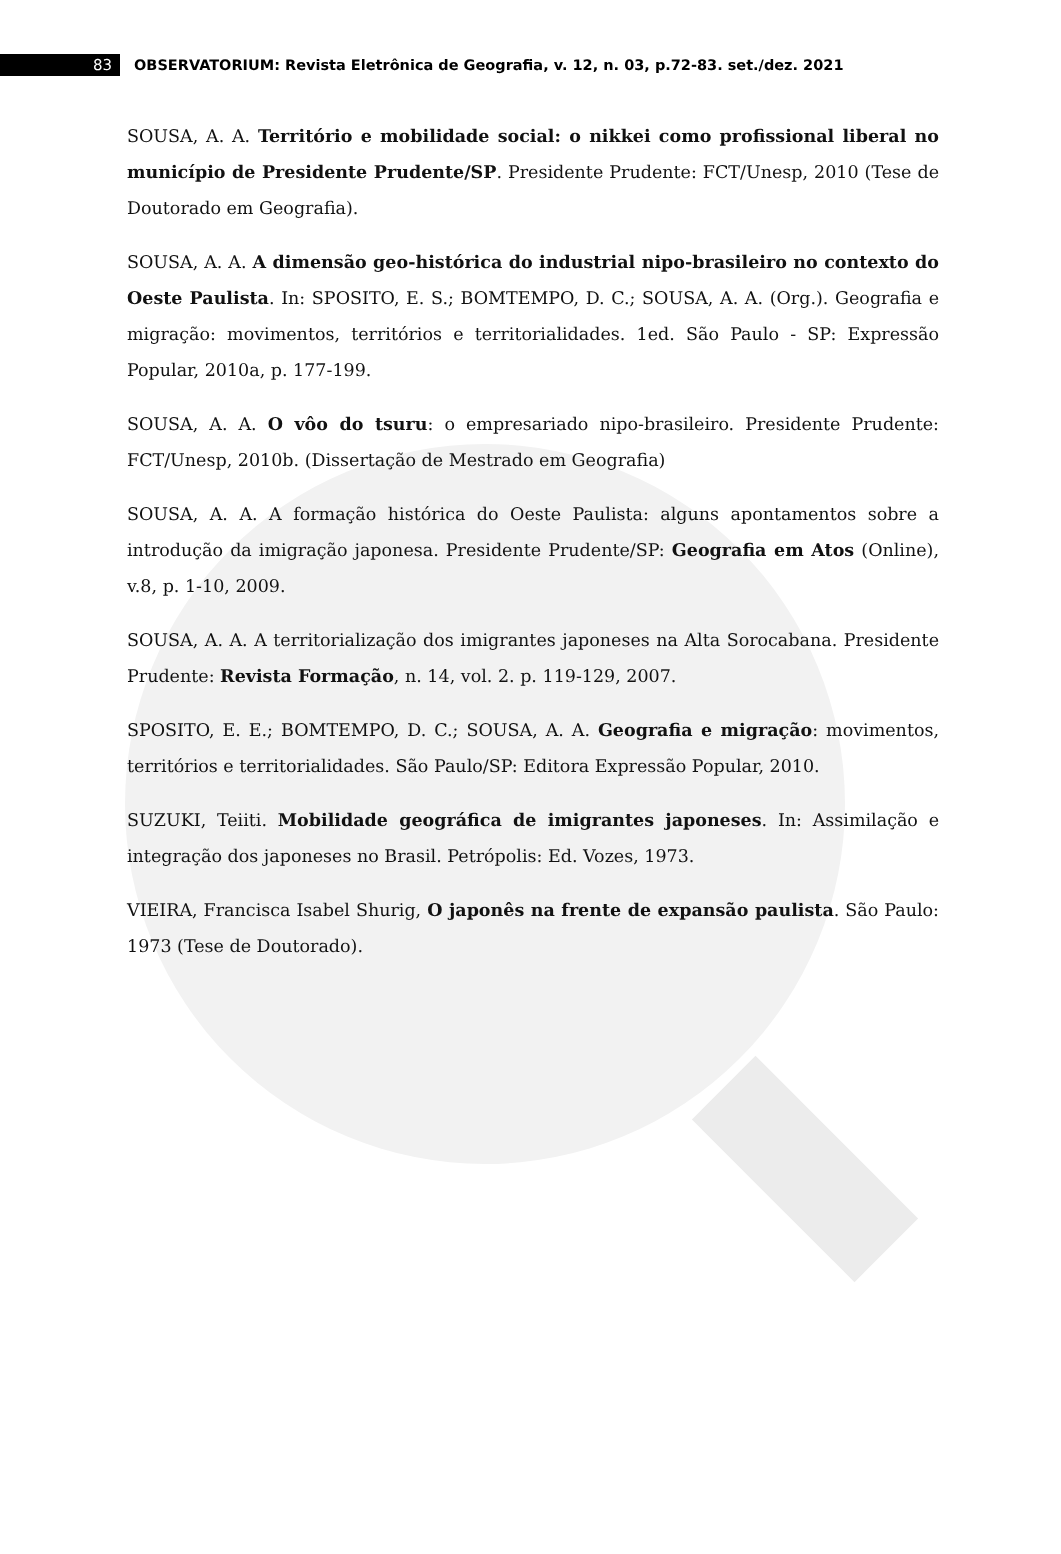83
OBSERVATORIUM: Revista Eletrônica de Geografia, v. 12, n. 03, p.72-83. set./dez. 2021
SOUSA, A. A. Território e mobilidade social: o nikkei como profissional liberal no município de Presidente Prudente/SP. Presidente Prudente: FCT/Unesp, 2010 (Tese de Doutorado em Geografia).
SOUSA, A. A. A dimensão geo-histórica do industrial nipo-brasileiro no contexto do Oeste Paulista. In: SPOSITO, E. S.; BOMTEMPO, D. C.; SOUSA, A. A. (Org.). Geografia e migração: movimentos, territórios e territorialidades. 1ed. São Paulo - SP: Expressão Popular, 2010a, p. 177-199.
SOUSA, A. A. O vôo do tsuru: o empresariado nipo-brasileiro. Presidente Prudente: FCT/Unesp, 2010b. (Dissertação de Mestrado em Geografia)
SOUSA, A. A. A formação histórica do Oeste Paulista: alguns apontamentos sobre a introdução da imigração japonesa. Presidente Prudente/SP: Geografia em Atos (Online), v.8, p. 1-10, 2009.
SOUSA, A. A. A territorialização dos imigrantes japoneses na Alta Sorocabana. Presidente Prudente: Revista Formação, n. 14, vol. 2. p. 119-129, 2007.
SPOSITO, E. E.; BOMTEMPO, D. C.; SOUSA, A. A. Geografia e migração: movimentos, territórios e territorialidades. São Paulo/SP: Editora Expressão Popular, 2010.
SUZUKI, Teiiti. Mobilidade geográfica de imigrantes japoneses. In: Assimilação e integração dos japoneses no Brasil. Petrópolis: Ed. Vozes, 1973.
VIEIRA, Francisca Isabel Shurig, O japonês na frente de expansão paulista. São Paulo: 1973 (Tese de Doutorado).